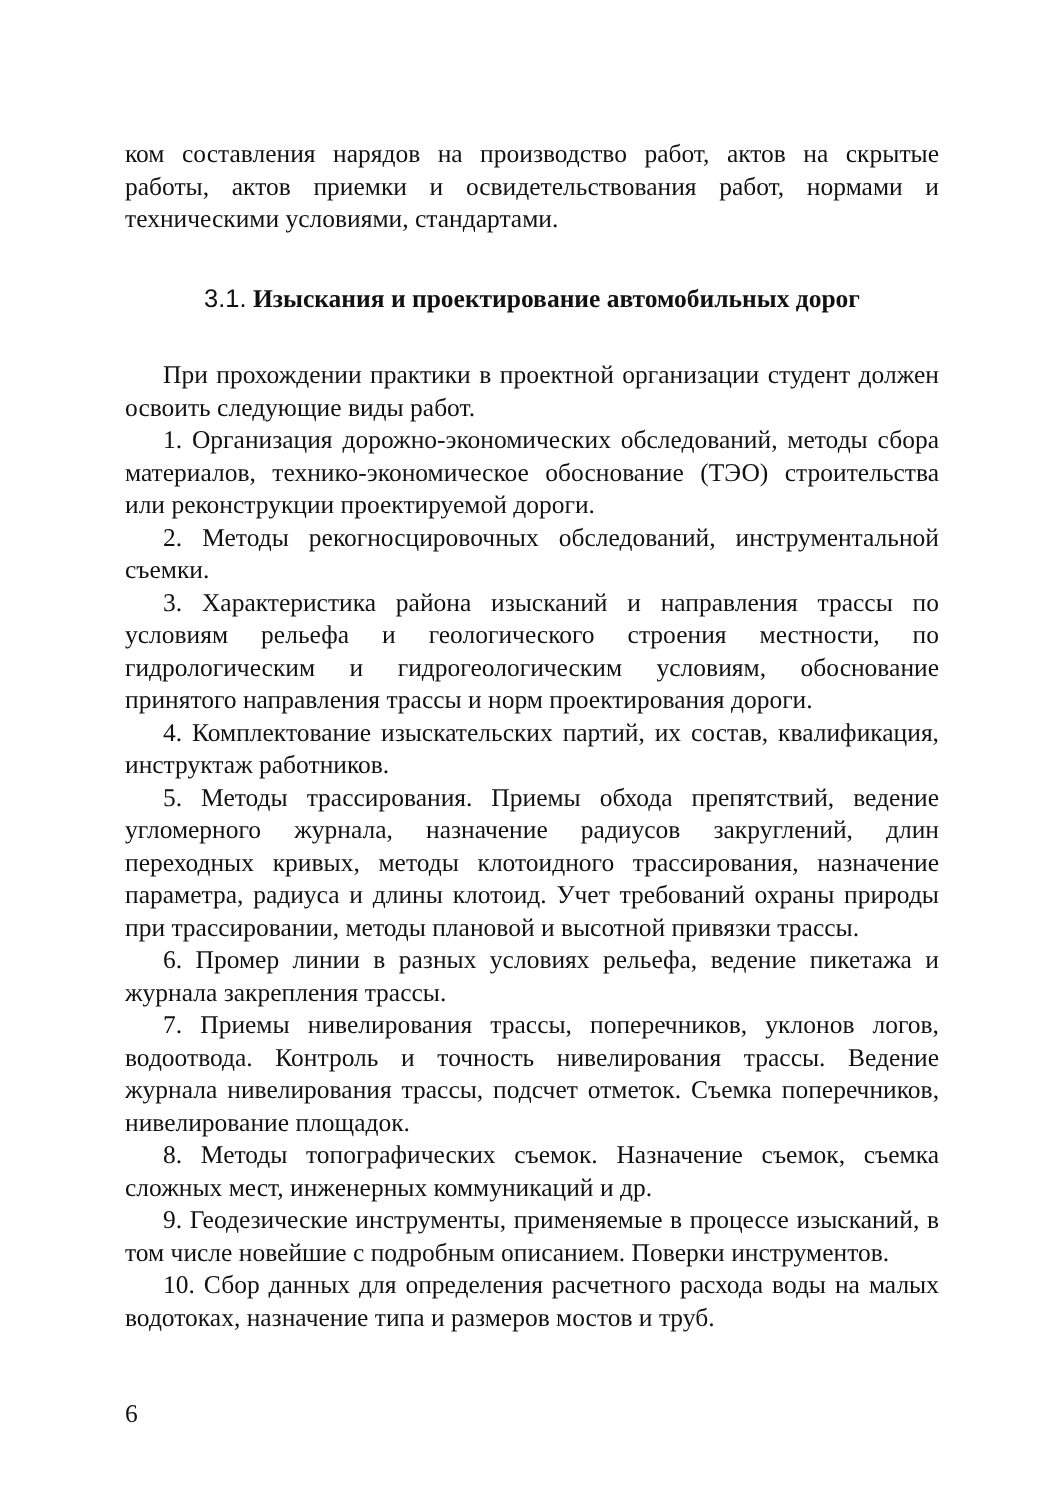ком составления нарядов на производство работ, актов на скрытые работы, актов приемки и освидетельствования работ, нормами и техническими условиями, стандартами.
3.1. Изыскания и проектирование автомобильных дорог
При прохождении практики в проектной организации студент должен освоить следующие виды работ.
1. Организация дорожно-экономических обследований, методы сбора материалов, технико-экономическое обоснование (ТЭО) строительства или реконструкции проектируемой дороги.
2. Методы рекогносцировочных обследований, инструментальной съемки.
3. Характеристика района изысканий и направления трассы по условиям рельефа и геологического строения местности, по гидрологическим и гидрогеологическим условиям, обоснование принятого направления трассы и норм проектирования дороги.
4. Комплектование изыскательских партий, их состав, квалификация, инструктаж работников.
5. Методы трассирования. Приемы обхода препятствий, ведение угломерного журнала, назначение радиусов закруглений, длин переходных кривых, методы клотоидного трассирования, назначение параметра, радиуса и длины клотоид. Учет требований охраны природы при трассировании, методы плановой и высотной привязки трассы.
6. Промер линии в разных условиях рельефа, ведение пикетажа и журнала закрепления трассы.
7. Приемы нивелирования трассы, поперечников, уклонов логов, водоотвода. Контроль и точность нивелирования трассы. Ведение журнала нивелирования трассы, подсчет отметок. Съемка поперечников, нивелирование площадок.
8. Методы топографических съемок. Назначение съемок, съемка сложных мест, инженерных коммуникаций и др.
9. Геодезические инструменты, применяемые в процессе изысканий, в том числе новейшие с подробным описанием. Поверки инструментов.
10. Сбор данных для определения расчетного расхода воды на малых водотоках, назначение типа и размеров мостов и труб.
6